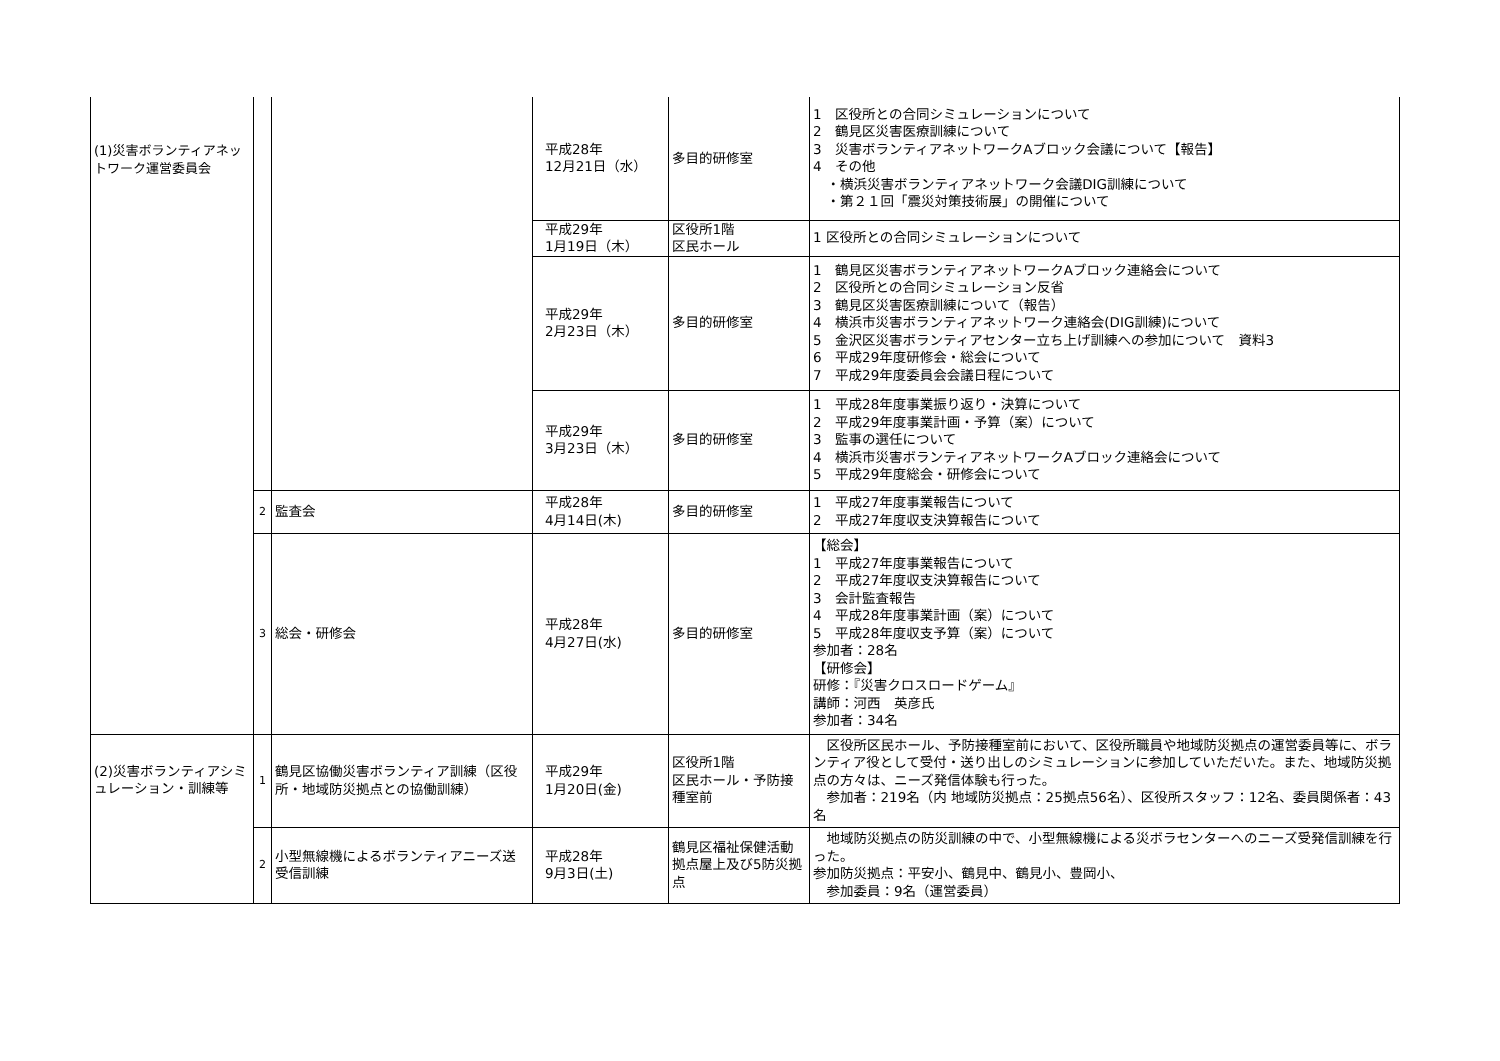| (1)災害ボランティアネットワーク運営委員会 | | | 平成28年 12月21日（水） | 多目的研修室 | 1 区役所との合同シミュレーションについて 2 鶴見区災害医療訓練について 3 災害ボランティアネットワークAブロック会議について【報告】 4 その他 ・横浜災害ボランティアネットワーク会議DIG訓練について ・第２１回「震災対策技術展」の開催について |
| | | | 平成29年 1月19日（木） | 区役所1階 区民ホール | 1 区役所との合同シミュレーションについて |
| | | | 平成29年 2月23日（木） | 多目的研修室 | 1 鶴見区災害ボランティアネットワークAブロック連絡会について 2 区役所との合同シミュレーション反省 3 鶴見区災害医療訓練について（報告） 4 横浜市災害ボランティアネットワーク連絡会(DIG訓練)について 5 金沢区災害ボランティアセンター立ち上げ訓練への参加について 資料3 6 平成29年度研修会・総会について 7 平成29年度委員会会議日程について |
| | | | 平成29年 3月23日（木） | 多目的研修室 | 1 平成28年度事業振り返り・決算について 2 平成29年度事業計画・予算（案）について 3 監事の選任について 4 横浜市災害ボランティアネットワークAブロック連絡会について 5 平成29年度総会・研修会について |
| | 2 | 監査会 | 平成28年 4月14日(木) | 多目的研修室 | 1 平成27年度事業報告について 2 平成27年度収支決算報告について |
| | 3 | 総会・研修会 | 平成28年 4月27日(水) | 多目的研修室 | 【総会】 1 平成27年度事業報告について 2 平成27年度収支決算報告について 3 会計監査報告 4 平成28年度事業計画（案）について 5 平成28年度収支予算（案）について 参加者：28名 【研修会】 研修：『災害クロスロードゲーム』 講師：河西 英彦氏 参加者：34名 |
| (2)災害ボランティアシミュレーション・訓練等 | 1 | 鶴見区協働災害ボランティア訓練（区役所・地域防災拠点との協働訓練） | 平成29年 1月20日(金) | 区役所1階 区民ホール・予防接種室前 | 区役所区民ホール、予防接種室前において、区役所職員や地域防災拠点の運営委員等に、ボランティア役として受付・送り出しのシミュレーションに参加していただいた。また、地域防災拠点の方々は、ニーズ発信体験も行った。 参加者：219名（内 地域防災拠点：25拠点56名）、区役所スタッフ：12名、委員関係者：43名 |
| | 2 | 小型無線機によるボランティアニーズ送受信訓練 | 平成28年 9月3日(土) | 鶴見区福祉保健活動拠点屋上及び5防災拠点 | 地域防災拠点の防災訓練の中で、小型無線機による災ボラセンターへのニーズ受発信訓練を行った。 参加防災拠点：平安小、鶴見中、鶴見小、豊岡小、 参加委員：9名（運営委員） |